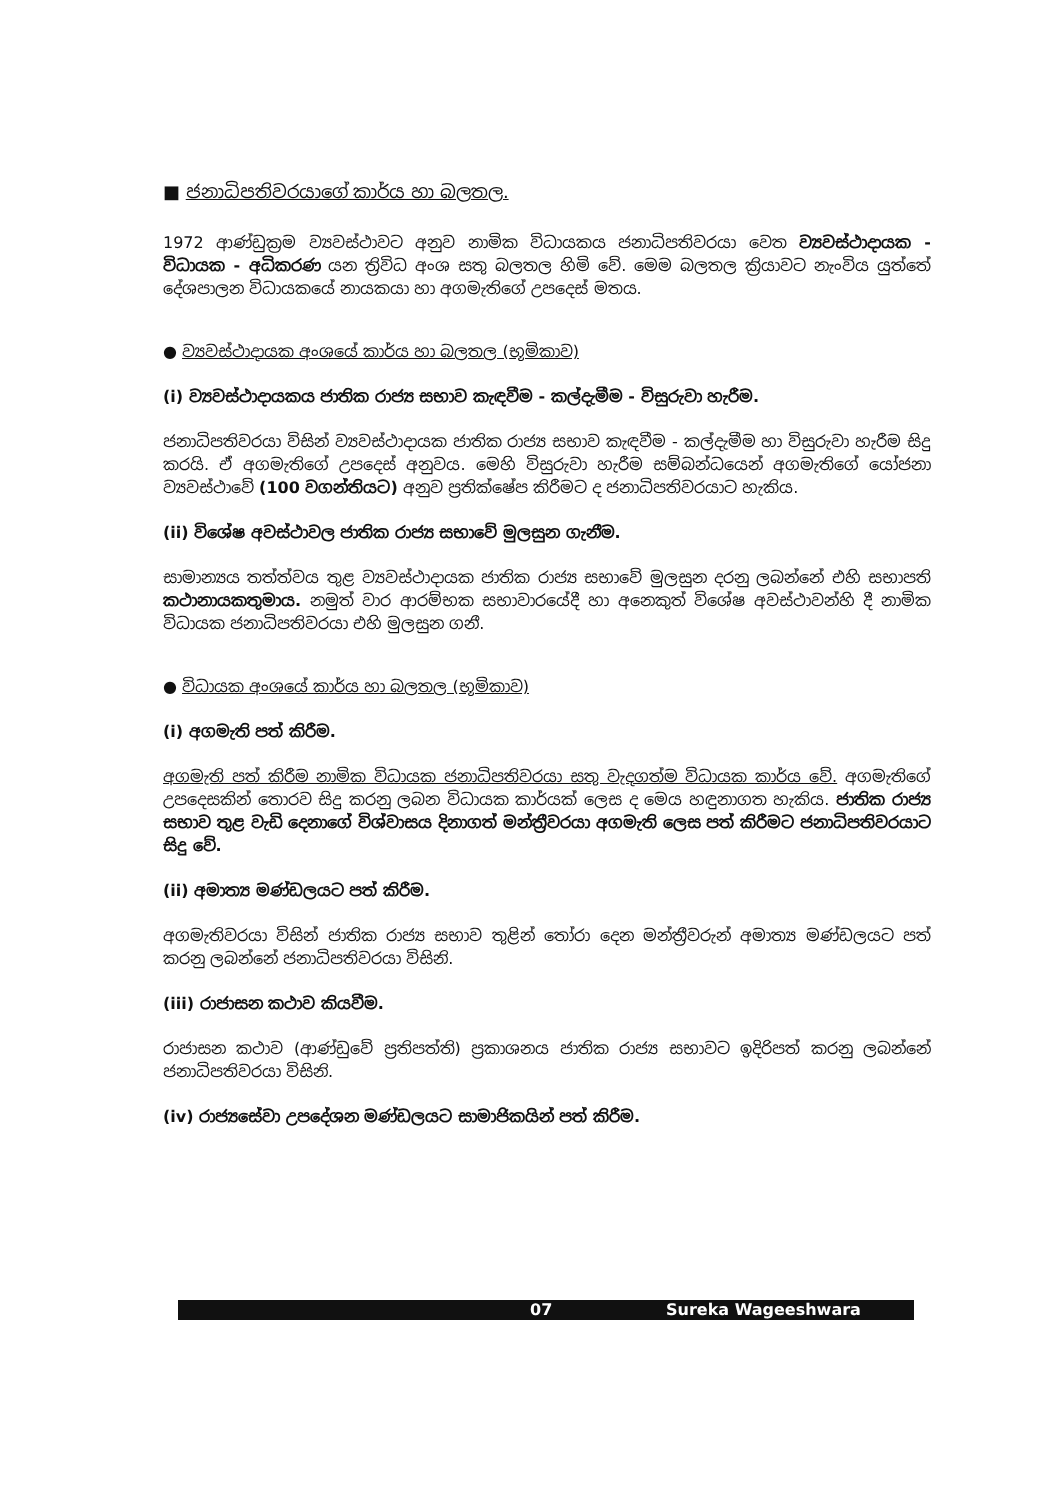■ ජනාධිපතිවරයාගේ කාර්ය හා බලතල.
1972 ආණ්ඩුක්‍රම ව්‍යවස්ථාවට අනුව නාමික විධායකය ජනාධිපතිවරයා වෙත ව්‍යවස්ථාදායක - විධායක - අධිකරණ යන ත්‍රිවිධ අංශ සතු බලතල හිමි වේ. මෙම බලතල ක්‍රියාවට නැංවිය යුත්තේ දේශපාලන විධායකයේ නායකයා හා අගමැතිගේ උපදෙස් මතය.
● ව්‍යවස්ථාදායක අංශයේ කාර්ය හා බලතල (භූමිකාව)
(i) ව්‍යවස්ථාදායකය ජාතික රාජ්‍ය සභාව කැඳවීම - කල්දැමීම - විසුරුවා හැරීම.
ජනාධිපතිවරයා විසින් ව්‍යවස්ථාදායක ජාතික රාජ්‍ය සභාව කැඳවීම - කල්දැමීම හා විසුරුවා හැරීම සිදු කරයි. ඒ අගමැතිගේ උපදෙස් අනුවය. මෙහි විසුරුවා හැරීම සම්බන්ධයෙන් අගමැතිගේ යෝජනා ව්‍යවස්ථාවේ (100 වගන්තියට) අනුව ප්‍රතික්ෂේප කිරීමට ද ජනාධිපතිවරයාට හැකිය.
(ii) විශේෂ අවස්ථාවල ජාතික රාජ්‍ය සභාවේ මුලසුන ගැනීම.
සාමාන්‍යය තත්ත්වය තුළ ව්‍යවස්ථාදායක ජාතික රාජ්‍ය සභාවේ මුලසුන දරනු ලබන්නේ එහි සභාපති කථානායකතුමාය. නමුත් වාර ආරම්භක සභාවාරයේදී හා අනෙකුත් විශේෂ අවස්ථාවන්හි දී නාමික විධායක ජනාධිපතිවරයා එහි මුලසුන ගනී.
● විධායක අංශයේ කාර්ය හා බලතල (භූමිකාව)
(i) අගමැති පත් කිරීම.
අගමැති පත් කිරීම නාමික විධායක ජනාධිපතිවරයා සතු වැදගත්ම විධායක කාර්ය වේ. අගමැතිගේ උපදෙසකින් තොරව සිදු කරනු ලබන විධායක කාර්යක් ලෙස ද මෙය හඳුනාගත හැකිය. ජාතික රාජ්‍ය සභාව තුළ වැඩි දෙනාගේ විශ්වාසය දිනාගත් මන්ත්‍රීවරයා අගමැති ලෙස පත් කිරීමට ජනාධිපතිවරයාට සිදු වේ.
(ii) අමාත්‍ය මණ්ඩලයට පත් කිරීම.
අගමැතිවරයා විසින් ජාතික රාජ්‍ය සභාව තුළින් තෝරා දෙන මන්ත්‍රීවරුන් අමාත්‍ය මණ්ඩලයට පත් කරනු ලබන්නේ ජනාධිපතිවරයා විසිනි.
(iii) රාජාසන කථාව කියවීම.
රාජාසන කථාව (ආණ්ඩුවේ ප්‍රතිපත්ති) ප්‍රකාශනය ජාතික රාජ්‍ය සභාවට ඉදිරිපත් කරනු ලබන්නේ ජනාධිපතිවරයා විසිනි.
(iv) රාජ්‍යසේවා උපදේශන මණ්ඩලයට සාමාජිකයින් පත් කිරීම.
07 Sureka Wageeshwara